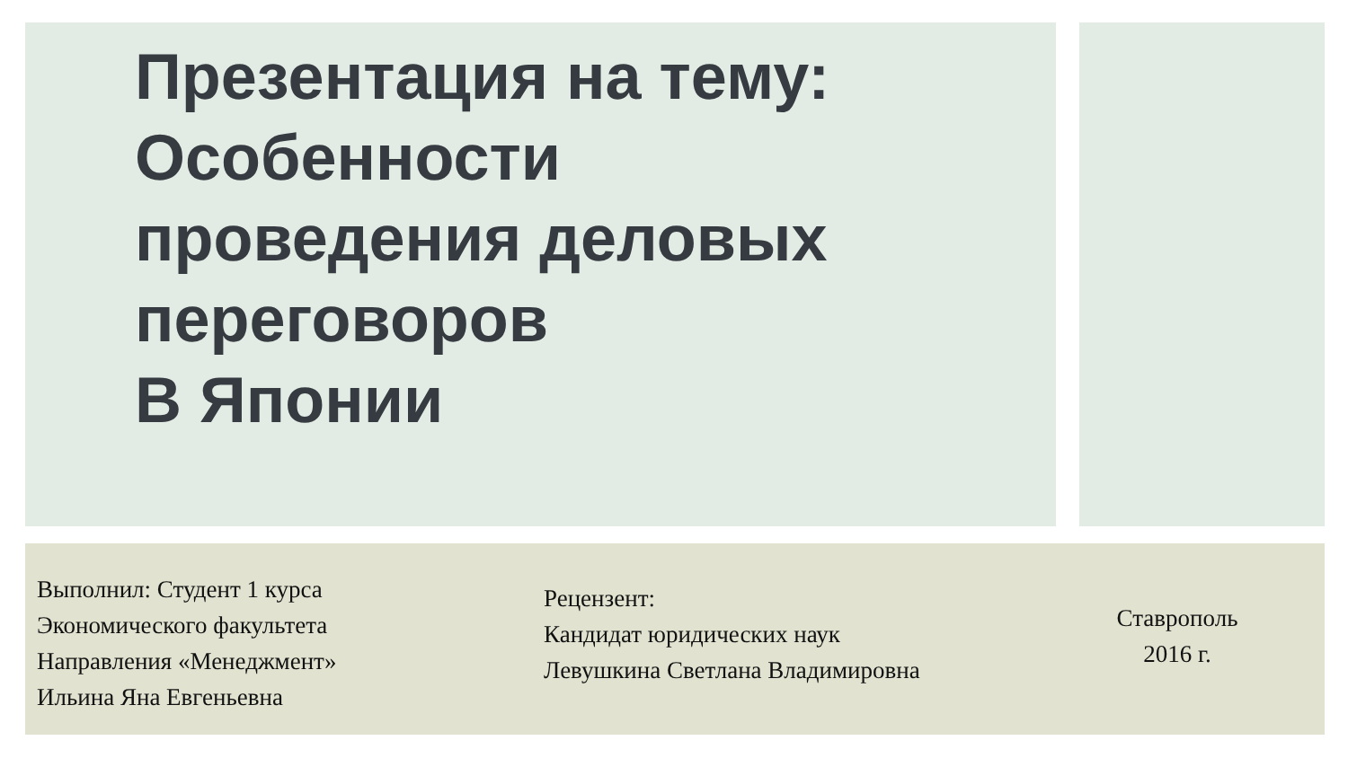Презентация на тему:
Особенности
проведения деловых
переговоров
В Японии
Выполнил: Студент 1 курса
Экономического факультета
Направления «Менеджмент»
Ильина Яна Евгеньевна
Рецензент:
Кандидат юридических наук
Левушкина Светлана Владимировна
Ставрополь
2016 г.